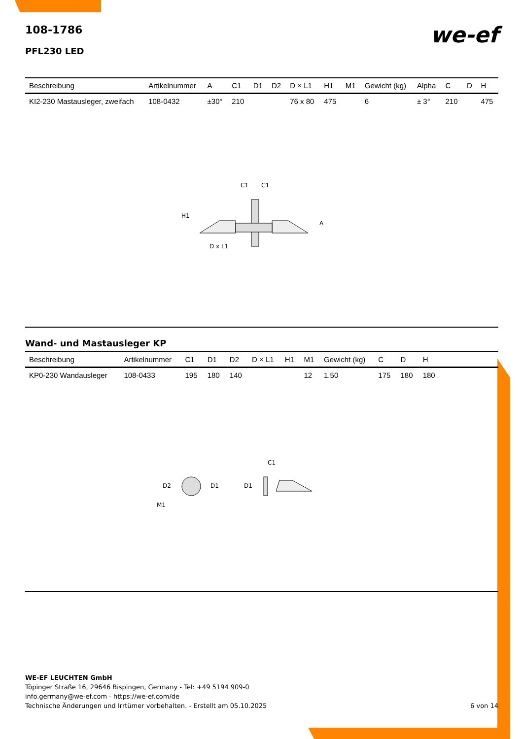108-1786
PFL230 LED
we-ef
| Beschreibung | Artikelnummer | A | C1 | D1 | D2 | D × L1 | H1 | M1 | Gewicht (kg) | Alpha | C | D | H |
| --- | --- | --- | --- | --- | --- | --- | --- | --- | --- | --- | --- | --- | --- |
| KI2-230 Mastausleger, zweifach | 108-0432 | ±30° | 210 | | | 76 x 80 | 475 | | 6 | ± 3° | 210 | | 475 |
C1
C1
H1
A
D x L1
Wand- und Mastausleger KP
| Beschreibung | Artikelnummer | C1 | D1 | D2 | D × L1 | H1 | M1 | Gewicht (kg) | C | D | H | |
| --- | --- | --- | --- | --- | --- | --- | --- | --- | --- | --- | --- | --- |
| KP0-230 Wandausleger | 108-0433 | 195 | 180 | 140 | | | 12 | 1.50 | 175 | 180 | 180 | |
D2
D1
D1
C1
M1
WE-EF LEUCHTEN GmbH
Töpinger Straße 16, 29646 Bispingen, Germany - Tel: +49 5194 909-0
info.germany@we-ef.com - https://we-ef.com/de
Technische Änderungen und Irrtümer vorbehalten. - Erstellt am 05.10.2025 6 von 14